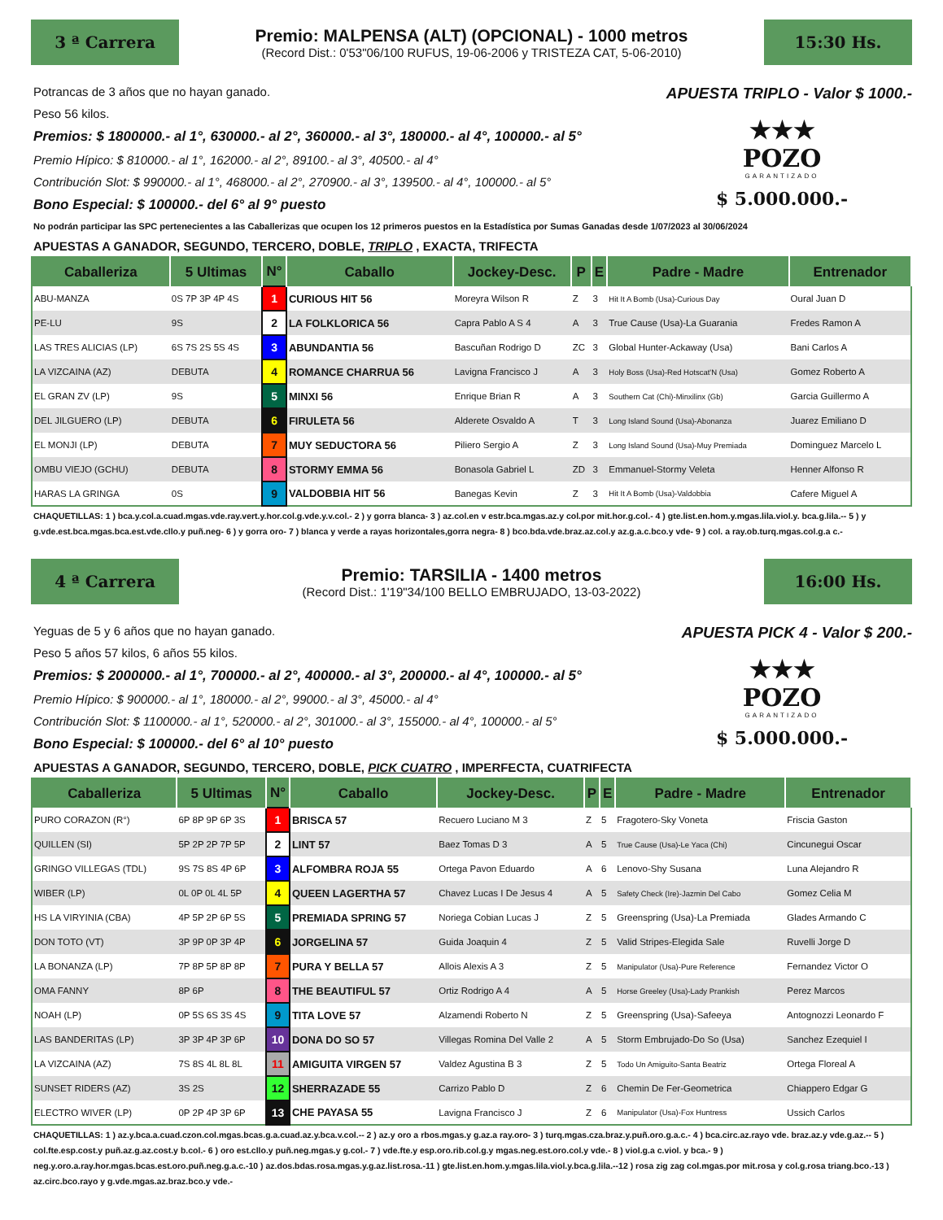3 ª Carrera
Premio: MALPENSA (ALT) (OPCIONAL) - 1000 metros
(Record Dist.: 0'53"06/100 RUFUS, 19-06-2006 y TRISTEZA CAT, 5-06-2010)
15:30 Hs.
Potrancas de 3 años que no hayan ganado.
Peso 56 kilos.
Premios: $ 1800000.- al 1°, 630000.- al 2°, 360000.- al 3°, 180000.- al 4°, 100000.- al 5°
Premio Hípico: $ 810000.- al 1°, 162000.- al 2°, 89100.- al 3°, 40500.- al 4°
Contribución Slot: $ 990000.- al 1°, 468000.- al 2°, 270900.- al 3°, 139500.- al 4°, 100000.- al 5°
Bono Especial: $ 100000.- del 6° al 9° puesto
APUESTA TRIPLO - Valor $ 1000.-
★★★
POZO
GARANTIZADO
$ 5.000.000.-
No podrán participar las SPC pertenecientes a las Caballerizas que ocupen los 12 primeros puestos en la Estadística por Sumas Ganadas desde 1/07/2023 al 30/06/2024
APUESTAS A GANADOR, SEGUNDO, TERCERO, DOBLE, TRIPLO , EXACTA, TRIFECTA
| Caballeriza | 5 Ultimas | N° | Caballo | Jockey-Desc. | P | E | Padre - Madre | Entrenador |
| --- | --- | --- | --- | --- | --- | --- | --- | --- |
| ABU-MANZA | 0S 7P 3P 4P 4S | 1 | CURIOUS HIT 56 | Moreyra Wilson R | Z | 3 | Hit It A Bomb (Usa)-Curious Day | Oural Juan D |
| PE-LU | 9S | 2 | LA FOLKLORICA 56 | Capra Pablo A S 4 | A | 3 | True Cause (Usa)-La Guarania | Fredes Ramon A |
| LAS TRES ALICIAS (LP) | 6S 7S 2S 5S 4S | 3 | ABUNDANTIA 56 | Bascuñan Rodrigo D | ZC | 3 | Global Hunter-Ackaway (Usa) | Bani Carlos A |
| LA VIZCAINA (AZ) | DEBUTA | 4 | ROMANCE CHARRUA 56 | Lavigna Francisco J | A | 3 | Holy Boss (Usa)-Red Hotscat'N (Usa) | Gomez Roberto A |
| EL GRAN ZV (LP) | 9S | 5 | MINXI 56 | Enrique Brian R | A | 3 | Southern Cat (Chi)-Minxilinx (Gb) | Garcia Guillermo A |
| DEL JILGUERO (LP) | DEBUTA | 6 | FIRULETA 56 | Alderete Osvaldo A | T | 3 | Long Island Sound (Usa)-Abonanza | Juarez Emiliano D |
| EL MONJI (LP) | DEBUTA | 7 | MUY SEDUCTORA 56 | Piliero Sergio A | Z | 3 | Long Island Sound (Usa)-Muy Premiada | Dominguez Marcelo L |
| OMBU VIEJO (GCHU) | DEBUTA | 8 | STORMY EMMA 56 | Bonasola Gabriel L | ZD | 3 | Emmanuel-Stormy Veleta | Henner Alfonso R |
| HARAS LA GRINGA | 0S | 9 | VALDOBBIA HIT 56 | Banegas Kevin | Z | 3 | Hit It A Bomb (Usa)-Valdobbia | Cafere Miguel A |
CHAQUETILLAS: 1 ) bca.y.col.a.cuad.mgas.vde.ray.vert.y.hor.col.g.vde.y.v.col.- 2 ) y gorra blanca- 3 ) az.col.en v estr.bca.mgas.az.y col.por mit.hor.g.col.- 4 ) gte.list.en.hom.y.mgas.lila.viol.y. bca.g.lila.-- 5 ) y g.vde.est.bca.mgas.bca.est.vde.cllo.y puñ.neg- 6 ) y gorra oro- 7 ) blanca y verde a rayas horizontales,gorra negra- 8 ) bco.bda.vde.braz.az.col.y az.g.a.c.bco.y vde- 9 ) col. a ray.ob.turq.mgas.col.g.a c.-
4 ª Carrera
Premio: TARSILIA - 1400 metros
(Record Dist.: 1'19"34/100 BELLO EMBRUJADO, 13-03-2022)
16:00 Hs.
Yeguas de 5 y 6 años que no hayan ganado.
Peso 5 años 57 kilos, 6 años 55 kilos.
Premios: $ 2000000.- al 1°, 700000.- al 2°, 400000.- al 3°, 200000.- al 4°, 100000.- al 5°
Premio Hípico: $ 900000.- al 1°, 180000.- al 2°, 99000.- al 3°, 45000.- al 4°
Contribución Slot: $ 1100000.- al 1°, 520000.- al 2°, 301000.- al 3°, 155000.- al 4°, 100000.- al 5°
Bono Especial: $ 100000.- del 6° al 10° puesto
APUESTA PICK 4 - Valor $ 200.-
★★★
POZO
GARANTIZADO
$ 5.000.000.-
APUESTAS A GANADOR, SEGUNDO, TERCERO, DOBLE, PICK CUATRO , IMPERFECTA, CUATRIFECTA
| Caballeriza | 5 Ultimas | N° | Caballo | Jockey-Desc. | P | E | Padre - Madre | Entrenador |
| --- | --- | --- | --- | --- | --- | --- | --- | --- |
| PURO CORAZON (R°) | 6P 8P 9P 6P 3S | 1 | BRISCA 57 | Recuero Luciano M 3 | Z | 5 | Fragotero-Sky Voneta | Friscia Gaston |
| QUILLEN (SI) | 5P 2P 2P 7P 5P | 2 | LINT 57 | Baez Tomas D 3 | A | 5 | True Cause (Usa)-Le Yaca (Chi) | Cincunegui Oscar |
| GRINGO VILLEGAS (TDL) | 9S 7S 8S 4P 6P | 3 | ALFOMBRA ROJA 55 | Ortega Pavon Eduardo | A | 6 | Lenovo-Shy Susana | Luna Alejandro R |
| WIBER (LP) | 0L 0P 0L 4L 5P | 4 | QUEEN LAGERTHA 57 | Chavez Lucas I De Jesus 4 | A | 5 | Safety Check (Ire)-Jazmin Del Cabo | Gomez Celia M |
| HS LA VIRYINIA (CBA) | 4P 5P 2P 6P 5S | 5 | PREMIADA SPRING 57 | Noriega Cobian Lucas J | Z | 5 | Greenspring (Usa)-La Premiada | Glades Armando C |
| DON TOTO (VT) | 3P 9P 0P 3P 4P | 6 | JORGELINA 57 | Guida Joaquin 4 | Z | 5 | Valid Stripes-Elegida Sale | Ruvelli Jorge D |
| LA BONANZA (LP) | 7P 8P 5P 8P 8P | 7 | PURA Y BELLA 57 | Allois Alexis A 3 | Z | 5 | Manipulator (Usa)-Pure Reference | Fernandez Victor O |
| OMA FANNY | 8P 6P | 8 | THE BEAUTIFUL 57 | Ortiz Rodrigo A 4 | A | 5 | Horse Greeley (Usa)-Lady Prankish | Perez Marcos |
| NOAH (LP) | 0P 5S 6S 3S 4S | 9 | TITA LOVE 57 | Alzamendi Roberto N | Z | 5 | Greenspring (Usa)-Safeeya | Antognozzi Leonardo F |
| LAS BANDERITAS (LP) | 3P 3P 4P 3P 6P | 10 | DONA DO SO 57 | Villegas Romina Del Valle 2 | A | 5 | Storm Embrujado-Do So (Usa) | Sanchez Ezequiel I |
| LA VIZCAINA (AZ) | 7S 8S 4L 8L 8L | 11 | AMIGUITA VIRGEN 57 | Valdez Agustina B 3 | Z | 5 | Todo Un Amiguito-Santa Beatriz | Ortega Floreal A |
| SUNSET RIDERS (AZ) | 3S 2S | 12 | SHERRAZADE 55 | Carrizo Pablo D | Z | 6 | Chemin De Fer-Geometrica | Chiappero Edgar G |
| ELECTRO WIVER (LP) | 0P 2P 4P 3P 6P | 13 | CHE PAYASA 55 | Lavigna Francisco J | Z | 6 | Manipulator (Usa)-Fox Huntress | Ussich Carlos |
CHAQUETILLAS: 1 ) az.y.bca.a.cuad.czon.col.mgas.bcas.g.a.cuad.az.y.bca.v.col.-- 2 ) az.y oro a rbos.mgas.y g.az.a ray.oro- 3 ) turq.mgas.cza.braz.y.puñ.oro.g.a.c.- 4 ) bca.circ.az.rayo vde. braz.az.y vde.g.az.-- 5 ) col.fte.esp.cost.y puñ.az.g.az.cost.y b.col.- 6 ) oro est.cllo.y puñ.neg.mgas.y g.col.- 7 ) vde.fte.y esp.oro.rib.col.g.y mgas.neg.est.oro.col.y vde.- 8 ) viol.g.a c.viol. y bca.- 9 ) neg.y.oro.a.ray.hor.mgas.bcas.est.oro.puñ.neg.g.a.c.-10 ) az.dos.bdas.rosa.mgas.y.g.az.list.rosa.-11 ) gte.list.en.hom.y.mgas.lila.viol.y.bca.g.lila.--12 ) rosa zig zag col.mgas.por mit.rosa y col.g.rosa triang.bco.-13 ) az.circ.bco.rayo y g.vde.mgas.az.braz.bco.y vde.-